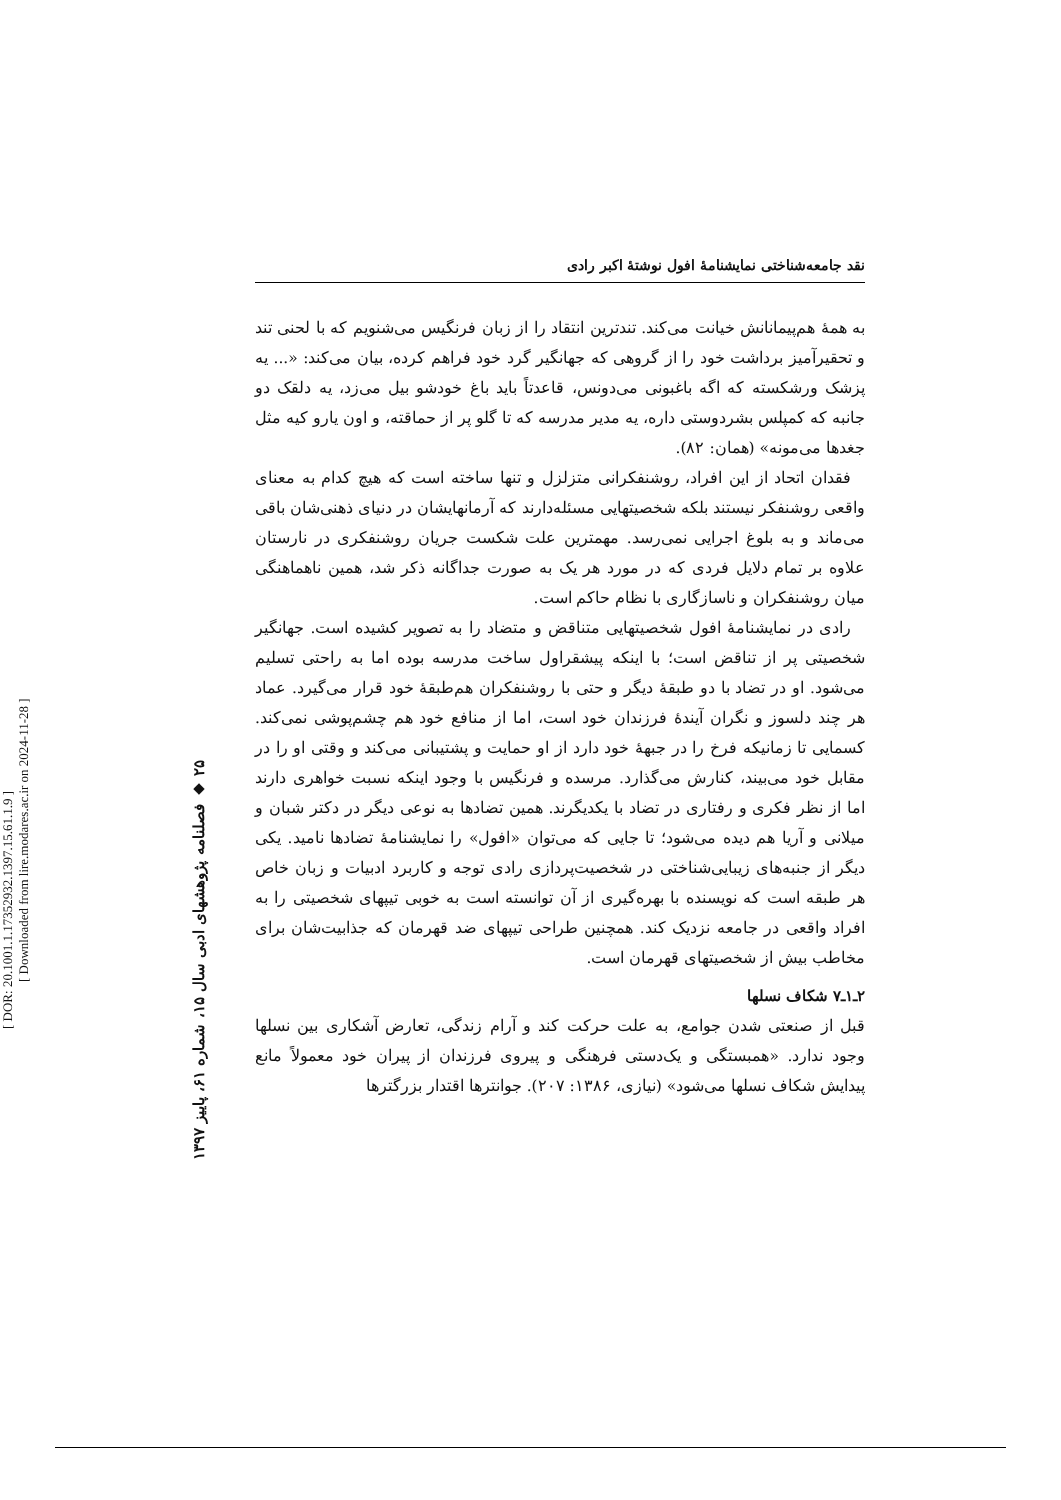نقد جامعه‌شناختی نمایشنامهٔ افول نوشتهٔ اکبر رادی
به همهٔ هم‌پیمانانش خیانت می‌کند. تندترین انتقاد را از زبان فرنگیس می‌شنویم که با لحنی تند و تحقیرآمیز برداشت خود را از گروهی که جهانگیر گرد خود فراهم کرده، بیان می‌کند: «... یه پزشک ورشکسته که اگه باغبونی می‌دونس، قاعدتاً باید باغ خودشو بیل می‌زد، یه دلقک دو جانبه که کمپلس بشردوستی داره، یه مدیر مدرسه که تا گلو پر از حماقته، و اون یارو کیه مثل جغدها می‌مونه» (همان: ۸۲).
فقدان اتحاد از این افراد، روشنفکرانی متزلزل و تنها ساخته است که هیچ کدام به معنای واقعی روشنفکر نیستند بلکه شخصیتهایی مسئله‌دارند که آرمانهایشان در دنیای ذهنی‌شان باقی می‌ماند و به بلوغ اجرایی نمی‌رسد. مهمترین علت شکست جریان روشنفکری در نارستان علاوه بر تمام دلایل فردی که در مورد هر یک به صورت جداگانه ذکر شد، همین ناهماهنگی میان روشنفکران و ناسازگاری با نظام حاکم است.
رادی در نمایشنامهٔ افول شخصیتهایی متناقض و متضاد را به تصویر کشیده است. جهانگیر شخصیتی پر از تناقض است؛ با اینکه پیشقراول ساخت مدرسه بوده اما به راحتی تسلیم می‌شود. او در تضاد با دو طبقهٔ دیگر و حتی با روشنفکران هم‌طبقهٔ خود قرار می‌گیرد. عماد هر چند دلسوز و نگران آیندهٔ فرزندان خود است، اما از منافع خود هم چشم‌پوشی نمی‌کند. کسمایی تا زمانیکه فرخ را در جبههٔ خود دارد از او حمایت و پشتیبانی می‌کند و وقتی او را در مقابل خود می‌بیند، کنارش می‌گذارد. مرسده و فرنگیس با وجود اینکه نسبت خواهری دارند اما از نظر فکری و رفتاری در تضاد با یکدیگرند. همین تضادها به نوعی دیگر در دکتر شبان و میلانی و آریا هم دیده می‌شود؛ تا جایی که می‌توان «افول» را نمایشنامهٔ تضادها نامید. یکی دیگر از جنبه‌های زیبایی‌شناختی در شخصیت‌پردازی رادی توجه و کاربرد ادبیات و زبان خاص هر طبقه است که نویسنده با بهره‌گیری از آن توانسته است به خوبی تیپهای شخصیتی را به افراد واقعی در جامعه نزدیک کند. همچنین طراحی تیپهای ضد قهرمان که جذابیت‌شان برای مخاطب بیش از شخصیتهای قهرمان است.
۲ـ۱ـ۷ شکاف نسلها
قبل از صنعتی شدن جوامع، به علت حرکت کند و آرام زندگی، تعارض آشکاری بین نسلها وجود ندارد. «همبستگی و یک‌دستی فرهنگی و پیروی فرزندان از پیران خود معمولاً مانع پیدایش شکاف نسلها می‌شود» (نیازی، ۱۳۸۶: ۲۰۷). جوانترها اقتدار بزرگترها
۲۵ ◆ فصلنامه پژوهشهای ادبی سال ۱۵، شماره ۶۱، پاییز ۱۳۹۷
[ DOR: 20.1001.1.17352932.1397.15.61.1.9 ]
[ Downloaded from lire.modares.ac.ir on 2024-11-28 ]